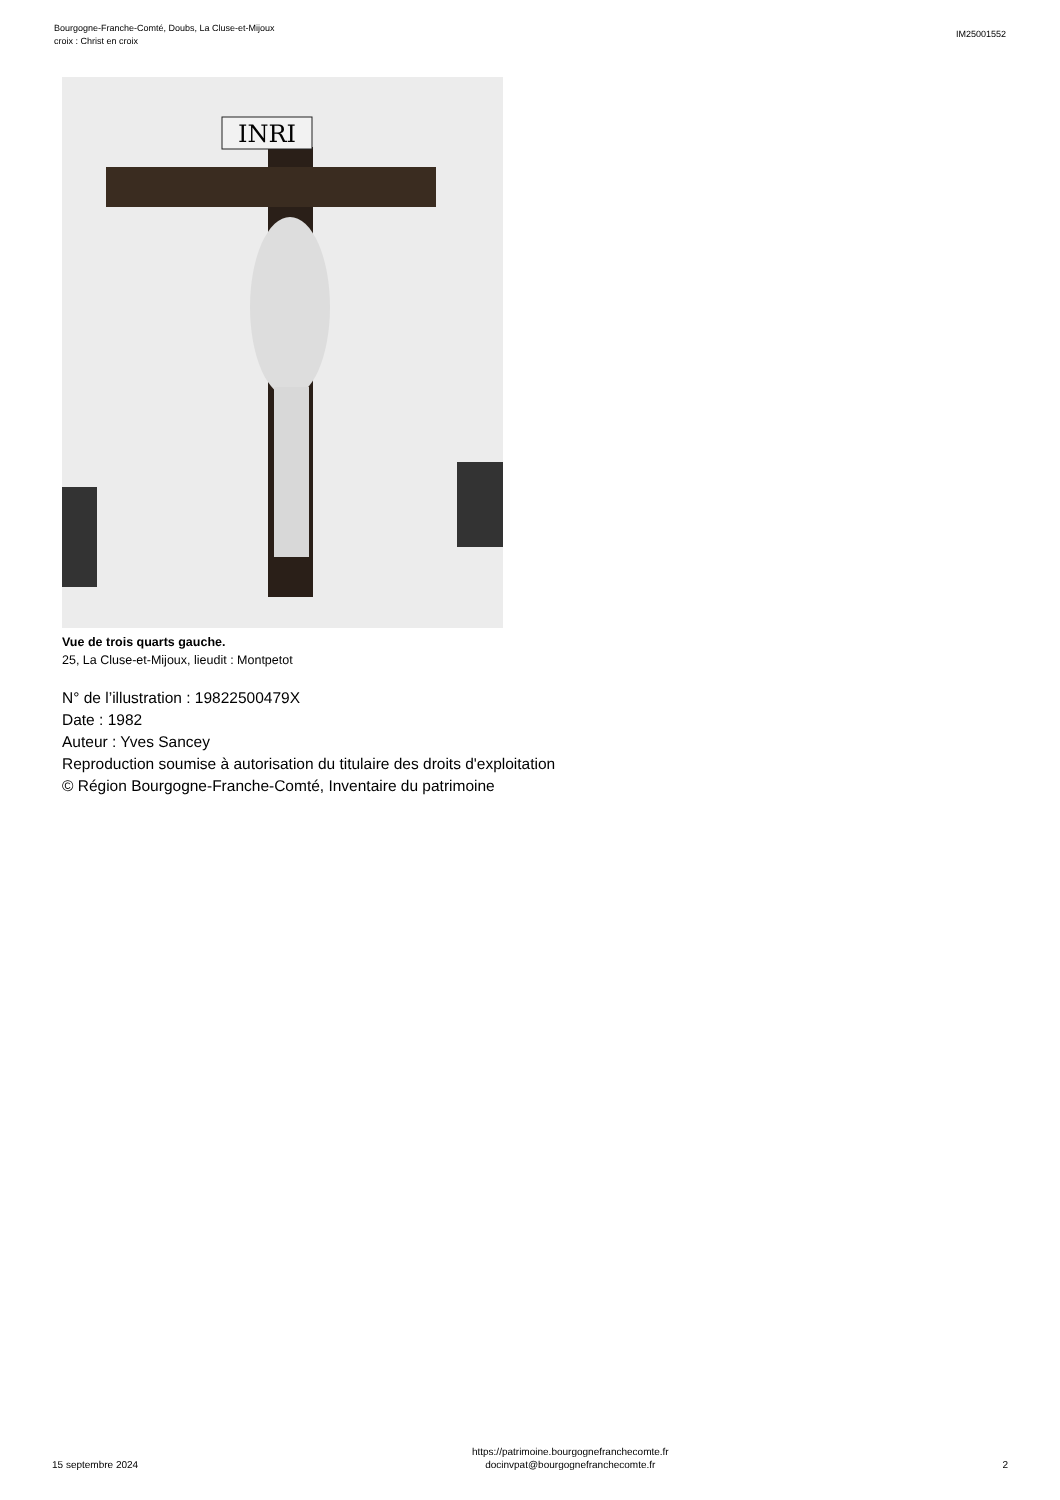Bourgogne-Franche-Comté, Doubs, La Cluse-et-Mijoux
croix : Christ en croix
IM25001552
INRI
Vue de trois quarts gauche.
25, La Cluse-et-Mijoux, lieudit : Montpetot
N° de l’illustration : 19822500479X
Date : 1982
Auteur : Yves Sancey
Reproduction soumise à autorisation du titulaire des droits d'exploitation
© Région Bourgogne-Franche-Comté, Inventaire du patrimoine
15 septembre 2024
https://patrimoine.bourgognefranchecomte.fr
docinvpat@bourgognefranchecomte.fr
2